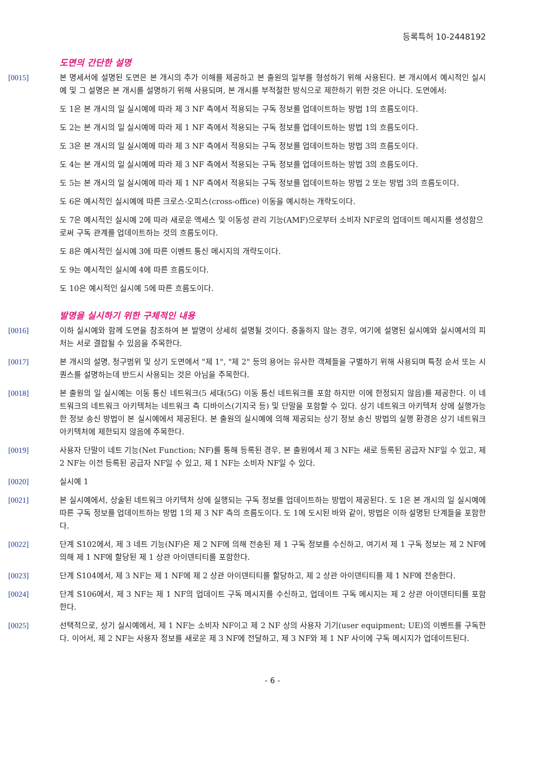등록특허 10-2448192
도면의 간단한 설명
[0015] 본 명세서에 설명된 도면은 본 개시의 추가 이해를 제공하고 본 출원의 일부를 형성하기 위해 사용된다. 본 개시에서 예시적인 실시예 및 그 설명은 본 개시를 설명하기 위해 사용되며, 본 개시를 부적절한 방식으로 제한하기 위한 것은 아니다. 도면에서:
도 1은 본 개시의 일 실시예에 따라 제 3 NF 측에서 적용되는 구독 정보를 업데이트하는 방법 1의 흐름도이다.
도 2는 본 개시의 일 실시예에 따라 제 1 NF 측에서 적용되는 구독 정보를 업데이트하는 방법 1의 흐름도이다.
도 3은 본 개시의 일 실시예에 따라 제 3 NF 측에서 적용되는 구독 정보를 업데이트하는 방법 3의 흐름도이다.
도 4는 본 개시의 일 실시예에 따라 제 3 NF 측에서 적용되는 구독 정보를 업데이트하는 방법 3의 흐름도이다.
도 5는 본 개시의 일 실시예에 따라 제 1 NF 측에서 적용되는 구독 정보를 업데이트하는 방법 2 또는 방법 3의 흐름도이다.
도 6은 예시적인 실시예에 따른 크로스-오피스(cross-office) 이동을 예시하는 개략도이다.
도 7은 예시적인 실시예 2에 따라 새로운 액세스 및 이동성 관리 기능(AMF)으로부터 소비자 NF로의 업데이트 메시지를 생성함으로써 구독 관계를 업데이트하는 것의 흐름도이다.
도 8은 예시적인 실시예 3에 따른 이벤트 통신 메시지의 개략도이다.
도 9는 예시적인 실시예 4에 따른 흐름도이다.
도 10은 예시적인 실시예 5에 따른 흐름도이다.
발명을 실시하기 위한 구체적인 내용
[0016] 이하 실시예와 함께 도면을 참조하여 본 발명이 상세히 설명될 것이다. 충돌하지 않는 경우, 여기에 설명된 실시예와 실시예서의 피처는 서로 결합될 수 있음을 주목한다.
[0017] 본 개시의 설명, 청구범위 및 상기 도면에서 "제 1", "제 2" 등의 용어는 유사한 객체들을 구별하기 위해 사용되며 특정 순서 또는 시퀀스를 설명하는데 반드시 사용되는 것은 아님을 주목한다.
[0018] 본 출원의 일 실시예는 이동 통신 네트워크(5 세대(5G) 이동 통신 네트워크를 포함 하지만 이에 한정되지 않음)를 제공한다. 이 네트워크의 네트워크 아키텍처는 네트워크 측 디바이스(기지국 등) 및 단말을 포함할 수 있다. 상기 네트워크 아키텍처 상에 실행가능한 정보 송신 방법이 본 실시예에서 제공된다. 본 출원의 실시예에 의해 제공되는 상기 정보 송신 방법의 실행 환경은 상기 네트워크 아키텍처에 제한되지 않음에 주목한다.
[0019] 사용자 단말이 네트 기능(Net Function; NF)를 통해 등록된 경우, 본 출원에서 제 3 NF는 새로 등록된 공급자 NF일 수 있고, 제 2 NF는 이전 등록된 공급자 NF일 수 있고, 제 1 NF는 소비자 NF일 수 있다.
[0020] 실시예 1
[0021] 본 실시예에서, 상술된 네트워크 아키텍처 상에 실행되는 구독 정보를 업데이트하는 방법이 제공된다. 도 1은 본 개시의 일 실시예에 따른 구독 정보를 업데이트하는 방법 1의 제 3 NF 측의 흐름도이다. 도 1에 도시된 바와 같이, 방법은 이하 설명된 단계들을 포함한다.
[0022] 단계 S102에서, 제 3 네트 기능(NF)은 제 2 NF에 의해 전송된 제 1 구독 정보를 수신하고, 여기서 제 1 구독 정보는 제 2 NF에 의해 제 1 NF에 할당된 제 1 상관 아이덴티티를 포함한다.
[0023] 단계 S104에서, 제 3 NF는 제 1 NF에 제 2 상관 아이덴티티를 할당하고, 제 2 상관 아이덴티티를 제 1 NF에 전송한다.
[0024] 단계 S106에서, 제 3 NF는 제 1 NF의 업데이트 구독 메시지를 수신하고, 업데이트 구독 메시지는 제 2 상관 아이덴티티를 포함한다.
[0025] 선택적으로, 상기 실시예에서, 제 1 NF는 소비자 NF이고 제 2 NF 상의 사용자 기기(user equipment; UE)의 이벤트를 구독한다. 이어서, 제 2 NF는 사용자 정보를 새로운 제 3 NF에 전달하고, 제 3 NF와 제 1 NF 사이에 구독 메시지가 업데이트된다.
- 6 -